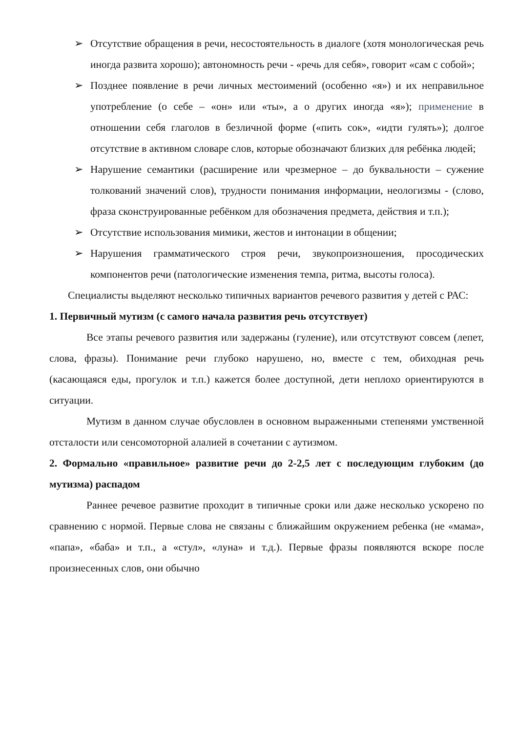➢ Отсутствие обращения в речи, несостоятельность в диалоге (хотя монологическая речь иногда развита хорошо); автономность речи - «речь для себя», говорит «сам с собой»;
➢ Позднее появление в речи личных местоимений (особенно «я») и их неправильное употребление (о себе – «он» или «ты», а о других иногда «я»); применение в отношении себя глаголов в безличной форме («пить сок», «идти гулять»); долгое отсутствие в активном словаре слов, которые обозначают близких для ребёнка людей;
➢ Нарушение семантики (расширение или чрезмерное – до буквальности – сужение толкований значений слов), трудности понимания информации, неологизмы - (слово, фраза сконструированные ребёнком для обозначения предмета, действия и т.п.);
➢ Отсутствие использования мимики, жестов и интонации в общении;
➢ Нарушения грамматического строя речи, звукопроизношения, просодических компонентов речи (патологические изменения темпа, ритма, высоты голоса).
Специалисты выделяют несколько типичных вариантов речевого развития у детей с РАС:
1. Первичный мутизм (с самого начала развития речь отсутствует)
Все этапы речевого развития или задержаны (гуление), или отсутствуют совсем (лепет, слова, фразы). Понимание речи глубоко нарушено, но, вместе с тем, обиходная речь (касающаяся еды, прогулок и т.п.) кажется более доступной, дети неплохо ориентируются в ситуации.
Мутизм в данном случае обусловлен в основном выраженными степенями умственной отсталости или сенсомоторной алалией в сочетании с аутизмом.
2. Формально «правильное» развитие речи до 2-2,5 лет с последующим глубоким (до мутизма) распадом
Раннее речевое развитие проходит в типичные сроки или даже несколько ускорено по сравнению с нормой. Первые слова не связаны с ближайшим окружением ребенка (не «мама», «папа», «баба» и т.п., а «стул», «луна» и т.д.). Первые фразы появляются вскоре после произнесенных слов, они обычно